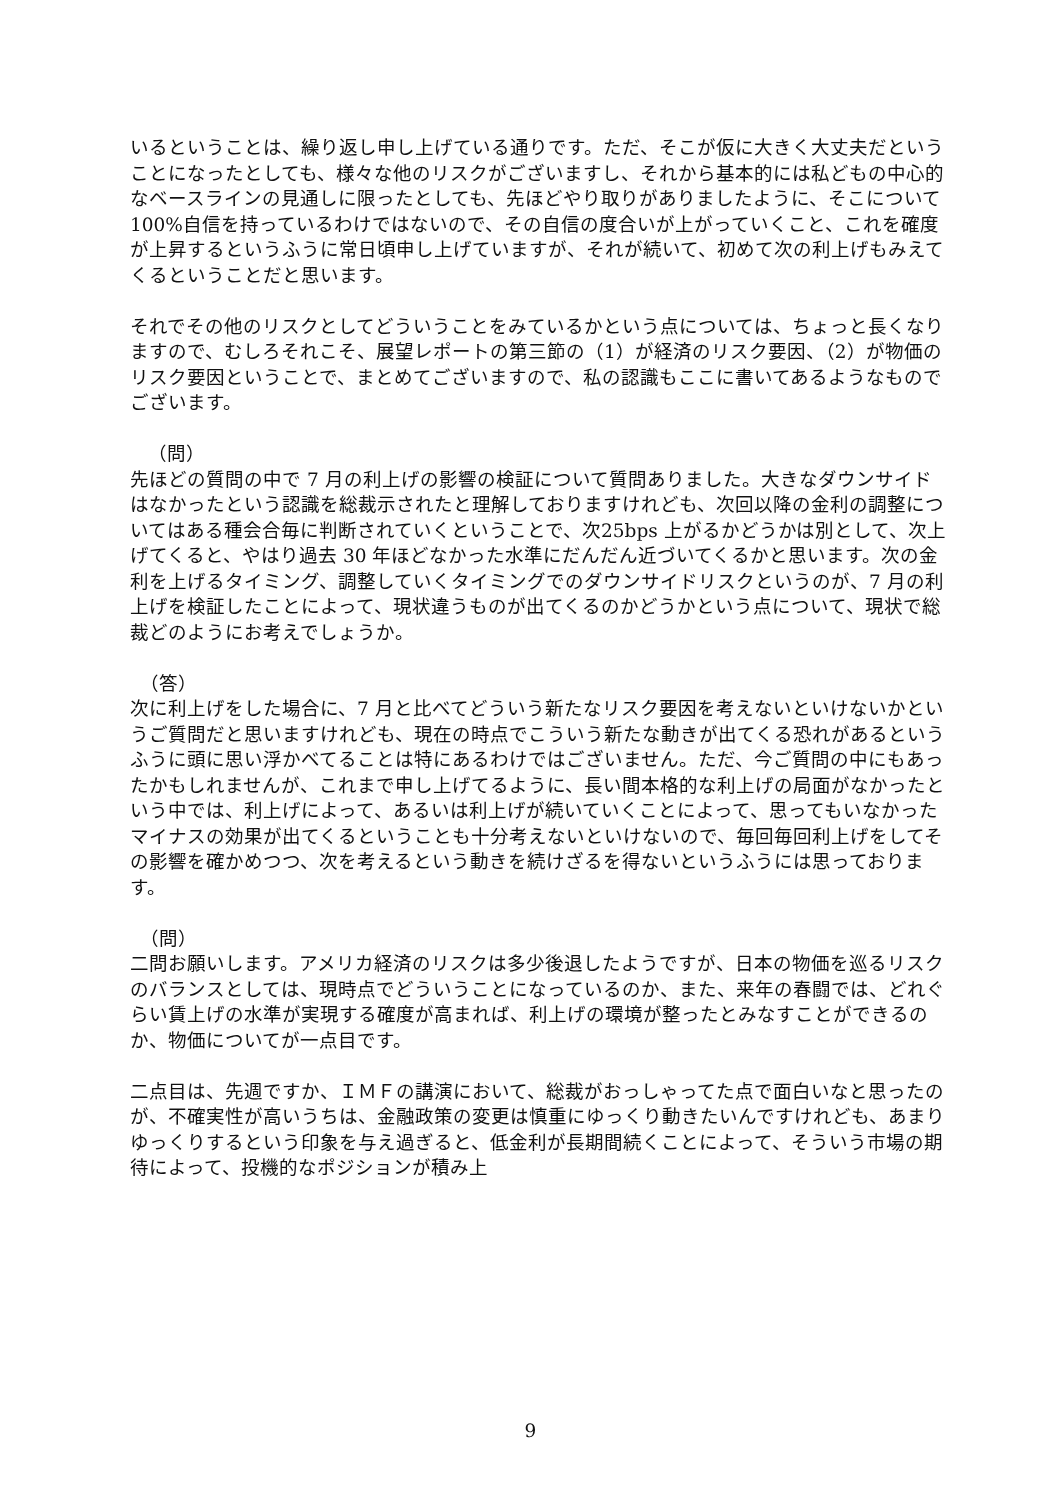いるということは、繰り返し申し上げている通りです。ただ、そこが仮に大きく大丈夫だということになったとしても、様々な他のリスクがございますし、それから基本的には私どもの中心的なベースラインの見通しに限ったとしても、先ほどやり取りがありましたように、そこについて 100%自信を持っているわけではないので、その自信の度合いが上がっていくこと、これを確度が上昇するというふうに常日頃申し上げていますが、それが続いて、初めて次の利上げもみえてくるということだと思います。
それでその他のリスクとしてどういうことをみているかという点については、ちょっと長くなりますので、むしろそれこそ、展望レポートの第三節の（1）が経済のリスク要因、（2）が物価のリスク要因ということで、まとめてございますので、私の認識もここに書いてあるようなものでございます。
（問）
先ほどの質問の中で 7 月の利上げの影響の検証について質問ありました。大きなダウンサイドはなかったという認識を総裁示されたと理解しておりますけれども、次回以降の金利の調整についてはある種会合毎に判断されていくということで、次25bps 上がるかどうかは別として、次上げてくると、やはり過去 30 年ほどなかった水準にだんだん近づいてくるかと思います。次の金利を上げるタイミング、調整していくタイミングでのダウンサイドリスクというのが、7 月の利上げを検証したことによって、現状違うものが出てくるのかどうかという点について、現状で総裁どのようにお考えでしょうか。
（答）
次に利上げをした場合に、7 月と比べてどういう新たなリスク要因を考えないといけないかというご質問だと思いますけれども、現在の時点でこういう新たな動きが出てくる恐れがあるというふうに頭に思い浮かべてることは特にあるわけではございません。ただ、今ご質問の中にもあったかもしれませんが、これまで申し上げてるように、長い間本格的な利上げの局面がなかったという中では、利上げによって、あるいは利上げが続いていくことによって、思ってもいなかったマイナスの効果が出てくるということも十分考えないといけないので、毎回毎回利上げをしてその影響を確かめつつ、次を考えるという動きを続けざるを得ないというふうには思っております。
（問）
二問お願いします。アメリカ経済のリスクは多少後退したようですが、日本の物価を巡るリスクのバランスとしては、現時点でどういうことになっているのか、また、来年の春闘では、どれぐらい賃上げの水準が実現する確度が高まれば、利上げの環境が整ったとみなすことができるのか、物価についてが一点目です。
二点目は、先週ですか、ＩＭＦの講演において、総裁がおっしゃってた点で面白いなと思ったのが、不確実性が高いうちは、金融政策の変更は慎重にゆっくり動きたいんですけれども、あまりゆっくりするという印象を与え過ぎると、低金利が長期間続くことによって、そういう市場の期待によって、投機的なポジションが積み上
9